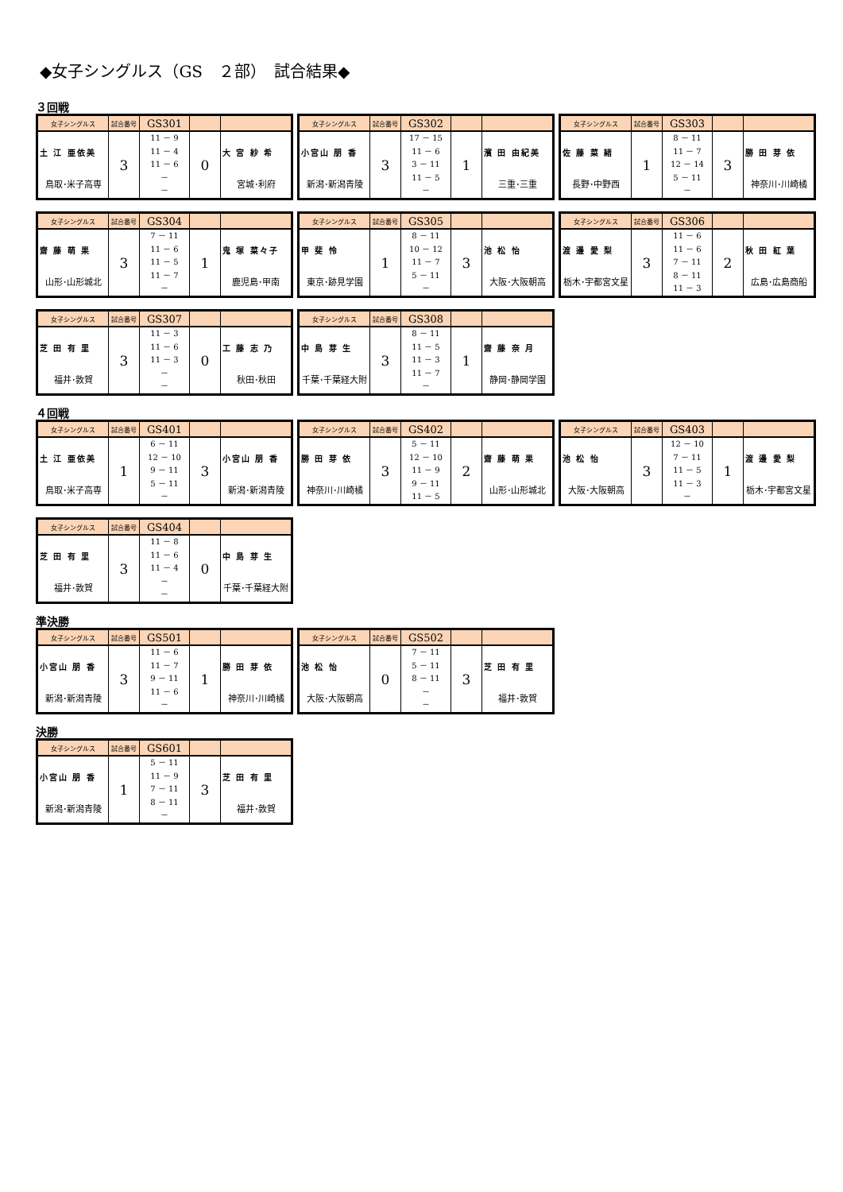◆女子シングルス（GS　２部）　試合結果◆
３回戦
| 女子シングルス | 試合番号 | GS301 | | |
| 土 江 亜依美 鳥取･米子高専 | 3 | 11 － 9 11 － 4 11 － 6 － － | 0 | 大 宮 紗 希 宮城･利府 |
| 女子シングルス | 試合番号 | GS302 | | |
| 小宮山 朋 香 新潟･新潟青陵 | 3 | 17 － 15 11 － 6 3 － 11 11 － 5 － | 1 | 濱 田 由紀美 三重･三重 |
| 女子シングルス | 試合番号 | GS303 | | |
| 佐 藤 菜 緒 長野･中野西 | 1 | 8 － 11 11 － 7 12 － 14 5 － 11 － | 3 | 勝 田 芽 依 神奈川･川崎橘 |
| 女子シングルス | 試合番号 | GS304 | | |
| 齋 藤 萌 果 山形･山形城北 | 3 | 7 － 11 11 － 6 11 － 5 11 － 7 － | 1 | 鬼 塚 菜々子 鹿児島･甲南 |
| 女子シングルス | 試合番号 | GS305 | | |
| 甲 斐 怜 東京･跡見学園 | 1 | 8 － 11 10 － 12 11 － 7 5 － 11 － | 3 | 池 松 怡 大阪･大阪朝高 |
| 女子シングルス | 試合番号 | GS306 | | |
| 渡 邊 愛 梨 栃木･宇都宮文星 | 3 | 11 － 6 11 － 6 7 － 11 8 － 11 11 － 3 | 2 | 秋 田 紅 葉 広島･広島商船 |
| 女子シングルス | 試合番号 | GS307 | | |
| 芝 田 有 里 福井･敦賀 | 3 | 11 － 3 11 － 6 11 － 3 － － | 0 | 工 藤 志 乃 秋田･秋田 |
| 女子シングルス | 試合番号 | GS308 | | |
| 中 島 芽 生 千葉･千葉経大附 | 3 | 8 － 11 11 － 5 11 － 3 11 － 7 － | 1 | 齋 藤 奈 月 静岡･静岡学園 |
４回戦
| 女子シングルス | 試合番号 | GS401 | | |
| 土 江 亜依美 鳥取･米子高専 | 1 | 6 － 11 12 － 10 9 － 11 5 － 11 － | 3 | 小宮山 朋 香 新潟･新潟青陵 |
| 女子シングルス | 試合番号 | GS402 | | |
| 勝 田 芽 依 神奈川･川崎橘 | 3 | 5 － 11 12 － 10 11 － 9 9 － 11 11 － 5 | 2 | 齋 藤 萌 果 山形･山形城北 |
| 女子シングルス | 試合番号 | GS403 | | |
| 池 松 怡 大阪･大阪朝高 | 3 | 12 － 10 7 － 11 11 － 5 11 － 3 － | 1 | 渡 邊 愛 梨 栃木･宇都宮文星 |
| 女子シングルス | 試合番号 | GS404 | | |
| 芝 田 有 里 福井･敦賀 | 3 | 11 － 8 11 － 6 11 － 4 － － | 0 | 中 島 芽 生 千葉･千葉経大附 |
準決勝
| 女子シングルス | 試合番号 | GS501 | | |
| 小宮山 朋 香 新潟･新潟青陵 | 3 | 11 － 6 11 － 7 9 － 11 11 － 6 － | 1 | 勝 田 芽 依 神奈川･川崎橘 |
| 女子シングルス | 試合番号 | GS502 | | |
| 池 松 怡 大阪･大阪朝高 | 0 | 7 － 11 5 － 11 8 － 11 － － | 3 | 芝 田 有 里 福井･敦賀 |
決勝
| 女子シングルス | 試合番号 | GS601 | | |
| 小宮山 朋 香 新潟･新潟青陵 | 1 | 5 － 11 11 － 9 7 － 11 8 － 11 － | 3 | 芝 田 有 里 福井･敦賀 |